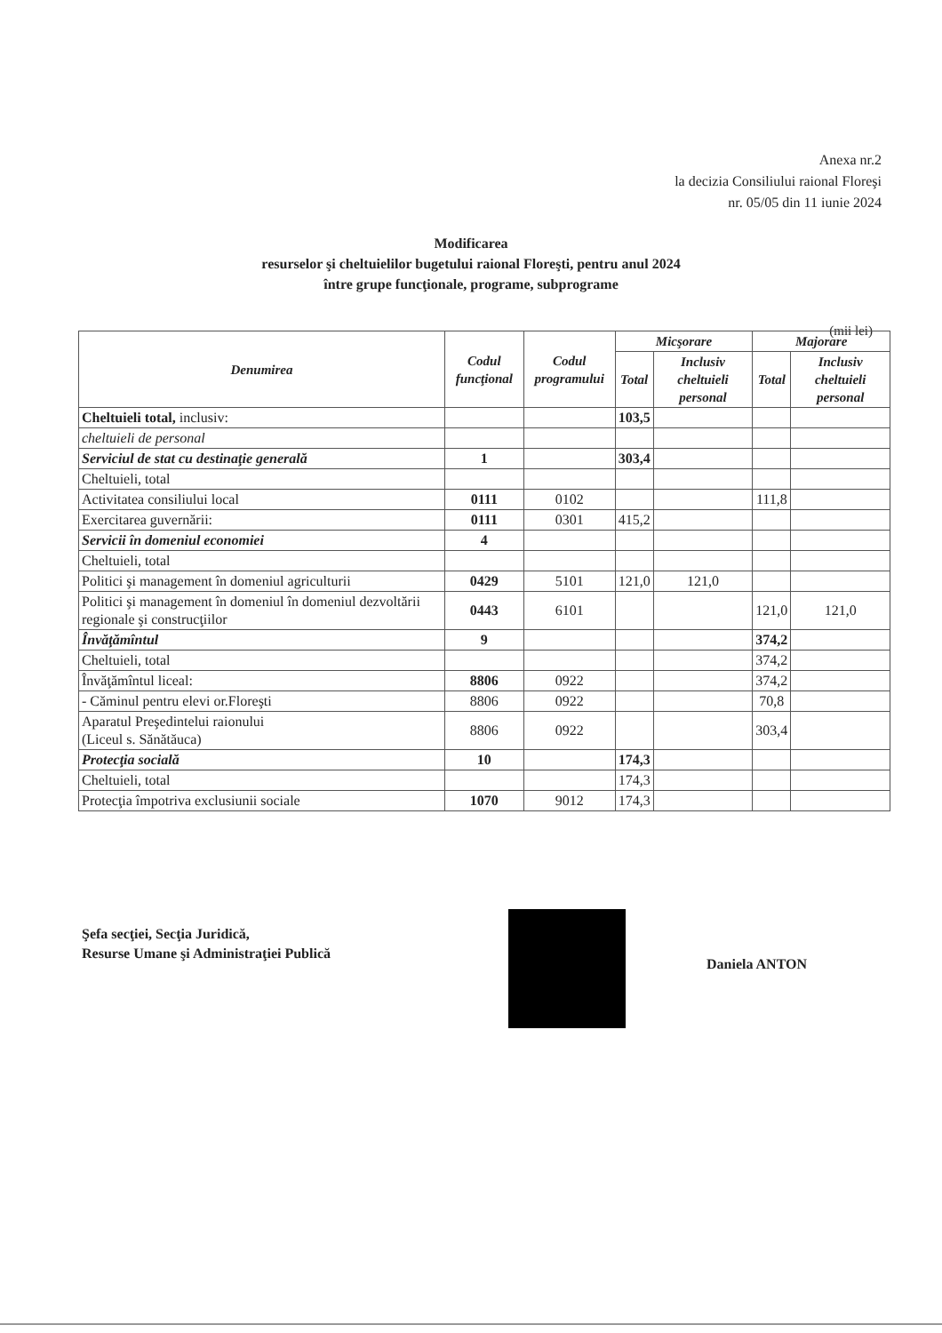Anexa nr.2
la decizia Consiliului raional Floreşi
nr. 05/05 din 11 iunie 2024
Modificarea
resurselor şi cheltuielilor bugetului raional Floreşti, pentru anul 2024
între grupe funcţionale, programe, subprograme
(mii lei)
| Denumirea | Codul funcţional | Codul programului | Micşorare | | Majorare | |
| --- | --- | --- | --- | --- | --- | --- |
| | | | Total | Inclusiv cheltuieli personal | Total | Inclusiv cheltuieli personal |
| Cheltuieli total, inclusiv: | | | 103,5 | | | |
| cheltuieli de personal | | | | | | |
| Serviciul de stat cu destinaţie generală | 1 | | 303,4 | | | |
| Cheltuieli, total | | | | | | |
| Activitatea consiliului local | 0111 | 0102 | | | 111,8 | |
| Exercitarea guvernării: | 0111 | 0301 | 415,2 | | | |
| Servicii în domeniul economiei | 4 | | | | | |
| Cheltuieli, total | | | | | | |
| Politici şi management în domeniul agriculturii | 0429 | 5101 | 121,0 | 121,0 | | |
| Politici şi management în domeniul în domeniul dezvoltării regionale şi construcţiilor | 0443 | 6101 | | | 121,0 | 121,0 |
| Învăţămîntul | 9 | | | | 374,2 | |
| Cheltuieli, total | | | | | 374,2 | |
| Învăţămîntul liceal: | 8806 | 0922 | | | 374,2 | |
| - Căminul pentru elevi or.Floreşti | 8806 | 0922 | | | 70,8 | |
| Aparatul Preşedintelui raionului (Liceul s. Sănătăuca) | 8806 | 0922 | | | 303,4 | |
| Protecţia socială | 10 | | 174,3 | | | |
| Cheltuieli, total | | | 174,3 | | | |
| Protecţia împotriva exclusiunii sociale | 1070 | 9012 | 174,3 | | | |
Şefa secţiei, Secţia Juridică,
Resurse Umane şi Administraţiei Publică
Daniela ANTON